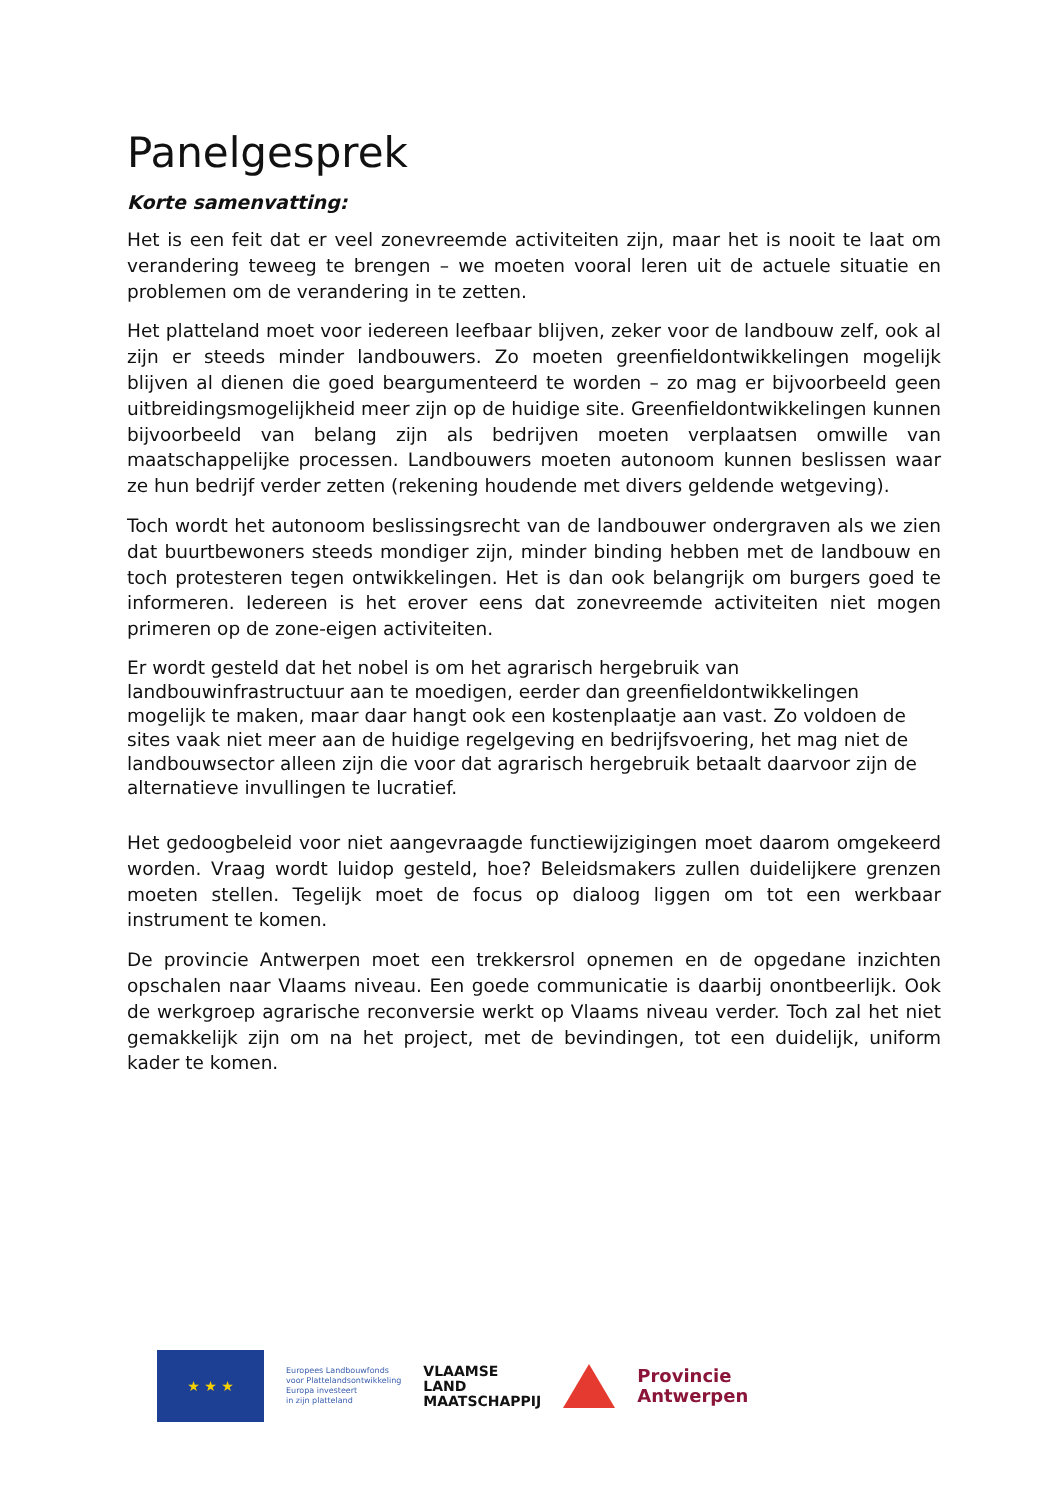Panelgesprek
Korte samenvatting:
Het is een feit dat er veel zonevreemde activiteiten zijn, maar het is nooit te laat om verandering teweeg te brengen – we moeten vooral leren uit de actuele situatie en problemen om de verandering in te zetten.
Het platteland moet voor iedereen leefbaar blijven, zeker voor de landbouw zelf, ook al zijn er steeds minder landbouwers. Zo moeten greenfieldontwikkelingen mogelijk blijven al dienen die goed beargumenteerd te worden – zo mag er bijvoorbeeld geen uitbreidingsmogelijkheid meer zijn op de huidige site. Greenfieldontwikkelingen kunnen bijvoorbeeld van belang zijn als bedrijven moeten verplaatsen omwille van maatschappelijke processen. Landbouwers moeten autonoom kunnen beslissen waar ze hun bedrijf verder zetten (rekening houdende met divers geldende wetgeving).
Toch wordt het autonoom beslissingsrecht van de landbouwer ondergraven als we zien dat buurtbewoners steeds mondiger zijn, minder binding hebben met de landbouw en toch protesteren tegen ontwikkelingen. Het is dan ook belangrijk om burgers goed te informeren. Iedereen is het erover eens dat zonevreemde activiteiten niet mogen primeren op de zone-eigen activiteiten.
Er wordt gesteld dat het nobel is om het agrarisch hergebruik van landbouwinfrastructuur aan te moedigen, eerder dan greenfieldontwikkelingen mogelijk te maken, maar daar hangt ook een kostenplaatje aan vast. Zo voldoen de sites vaak niet meer aan de huidige regelgeving en bedrijfsvoering, het mag niet de landbouwsector alleen zijn die voor dat agrarisch hergebruik betaalt daarvoor zijn de alternatieve invullingen te lucratief.
Het gedoogbeleid voor niet aangevraagde functiewijzigingen moet daarom omgekeerd worden. Vraag wordt luidop gesteld, hoe? Beleidsmakers zullen duidelijkere grenzen moeten stellen. Tegelijk moet de focus op dialoog liggen om tot een werkbaar instrument te komen.
De provincie Antwerpen moet een trekkersrol opnemen en de opgedane inzichten opschalen naar Vlaams niveau. Een goede communicatie is daarbij onontbeerlijk. Ook de werkgroep agrarische reconversie werkt op Vlaams niveau verder. Toch zal het niet gemakkelijk zijn om na het project, met de bevindingen, tot een duidelijk, uniform kader te komen.
★ ★ ★
Europees Landbouwfonds
voor Plattelandsontwikkeling
Europa investeert
in zijn platteland
VLAAMSE
LAND
MAATSCHAPPIJ
Provincie
Antwerpen